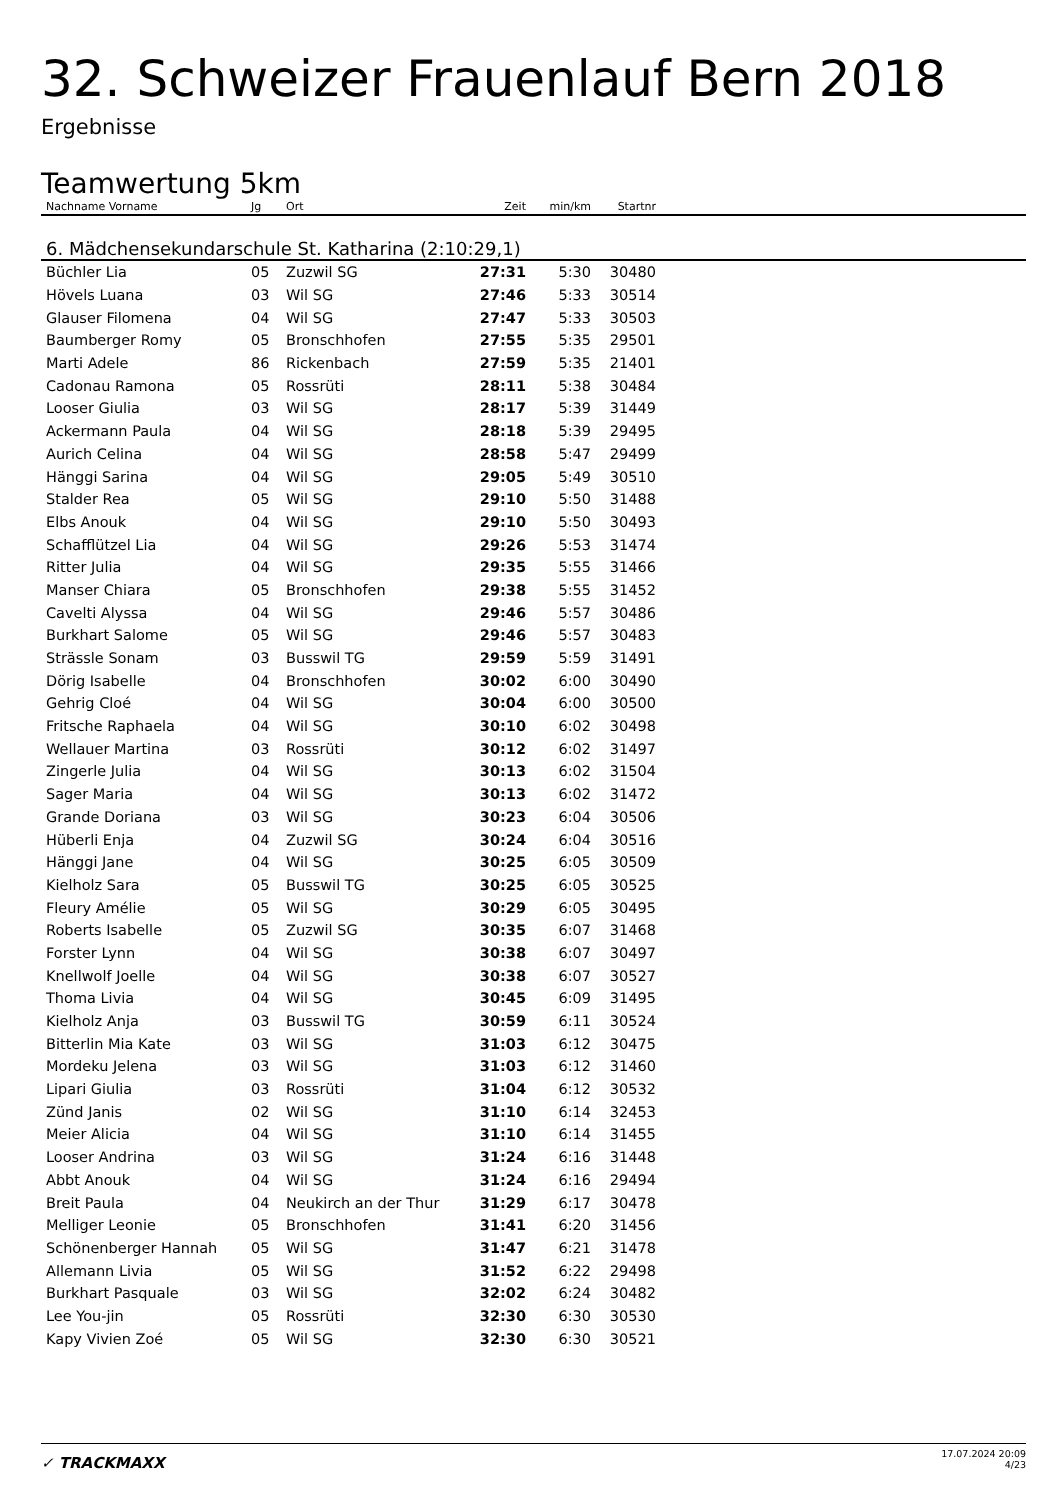32. Schweizer Frauenlauf Bern 2018
Ergebnisse
Teamwertung 5km
| Nachname Vorname | Jg | Ort | Zeit | min/km | Startnr | |
| --- | --- | --- | --- | --- | --- | --- |
| 6. Mädchensekundarschule St. Katharina (2:10:29,1) | | | | | | |
| Büchler Lia | 05 | Zuzwil SG | 27:31 | 5:30 | 30480 | |
| Hövels Luana | 03 | Wil SG | 27:46 | 5:33 | 30514 | |
| Glauser Filomena | 04 | Wil SG | 27:47 | 5:33 | 30503 | |
| Baumberger Romy | 05 | Bronschhofen | 27:55 | 5:35 | 29501 | |
| Marti Adele | 86 | Rickenbach | 27:59 | 5:35 | 21401 | |
| Cadonau Ramona | 05 | Rossrüti | 28:11 | 5:38 | 30484 | |
| Looser Giulia | 03 | Wil SG | 28:17 | 5:39 | 31449 | |
| Ackermann Paula | 04 | Wil SG | 28:18 | 5:39 | 29495 | |
| Aurich Celina | 04 | Wil SG | 28:58 | 5:47 | 29499 | |
| Hänggi Sarina | 04 | Wil SG | 29:05 | 5:49 | 30510 | |
| Stalder Rea | 05 | Wil SG | 29:10 | 5:50 | 31488 | |
| Elbs Anouk | 04 | Wil SG | 29:10 | 5:50 | 30493 | |
| Schafflützel Lia | 04 | Wil SG | 29:26 | 5:53 | 31474 | |
| Ritter Julia | 04 | Wil SG | 29:35 | 5:55 | 31466 | |
| Manser Chiara | 05 | Bronschhofen | 29:38 | 5:55 | 31452 | |
| Cavelti Alyssa | 04 | Wil SG | 29:46 | 5:57 | 30486 | |
| Burkhart Salome | 05 | Wil SG | 29:46 | 5:57 | 30483 | |
| Strässle Sonam | 03 | Busswil TG | 29:59 | 5:59 | 31491 | |
| Dörig Isabelle | 04 | Bronschhofen | 30:02 | 6:00 | 30490 | |
| Gehrig Cloé | 04 | Wil SG | 30:04 | 6:00 | 30500 | |
| Fritsche Raphaela | 04 | Wil SG | 30:10 | 6:02 | 30498 | |
| Wellauer Martina | 03 | Rossrüti | 30:12 | 6:02 | 31497 | |
| Zingerle Julia | 04 | Wil SG | 30:13 | 6:02 | 31504 | |
| Sager Maria | 04 | Wil SG | 30:13 | 6:02 | 31472 | |
| Grande Doriana | 03 | Wil SG | 30:23 | 6:04 | 30506 | |
| Hüberli Enja | 04 | Zuzwil SG | 30:24 | 6:04 | 30516 | |
| Hänggi Jane | 04 | Wil SG | 30:25 | 6:05 | 30509 | |
| Kielholz Sara | 05 | Busswil TG | 30:25 | 6:05 | 30525 | |
| Fleury Amélie | 05 | Wil SG | 30:29 | 6:05 | 30495 | |
| Roberts Isabelle | 05 | Zuzwil SG | 30:35 | 6:07 | 31468 | |
| Forster Lynn | 04 | Wil SG | 30:38 | 6:07 | 30497 | |
| Knellwolf Joelle | 04 | Wil SG | 30:38 | 6:07 | 30527 | |
| Thoma Livia | 04 | Wil SG | 30:45 | 6:09 | 31495 | |
| Kielholz Anja | 03 | Busswil TG | 30:59 | 6:11 | 30524 | |
| Bitterlin Mia Kate | 03 | Wil SG | 31:03 | 6:12 | 30475 | |
| Mordeku Jelena | 03 | Wil SG | 31:03 | 6:12 | 31460 | |
| Lipari Giulia | 03 | Rossrüti | 31:04 | 6:12 | 30532 | |
| Zünd Janis | 02 | Wil SG | 31:10 | 6:14 | 32453 | |
| Meier Alicia | 04 | Wil SG | 31:10 | 6:14 | 31455 | |
| Looser Andrina | 03 | Wil SG | 31:24 | 6:16 | 31448 | |
| Abbt Anouk | 04 | Wil SG | 31:24 | 6:16 | 29494 | |
| Breit Paula | 04 | Neukirch an der Thur | 31:29 | 6:17 | 30478 | |
| Melliger Leonie | 05 | Bronschhofen | 31:41 | 6:20 | 31456 | |
| Schönenberger Hannah | 05 | Wil SG | 31:47 | 6:21 | 31478 | |
| Allemann Livia | 05 | Wil SG | 31:52 | 6:22 | 29498 | |
| Burkhart Pasquale | 03 | Wil SG | 32:02 | 6:24 | 30482 | |
| Lee You-jin | 05 | Rossrüti | 32:30 | 6:30 | 30530 | |
| Kapy Vivien Zoé | 05 | Wil SG | 32:30 | 6:30 | 30521 | |
✓ TRACKMAXX
17.07.2024 20:09
4/23